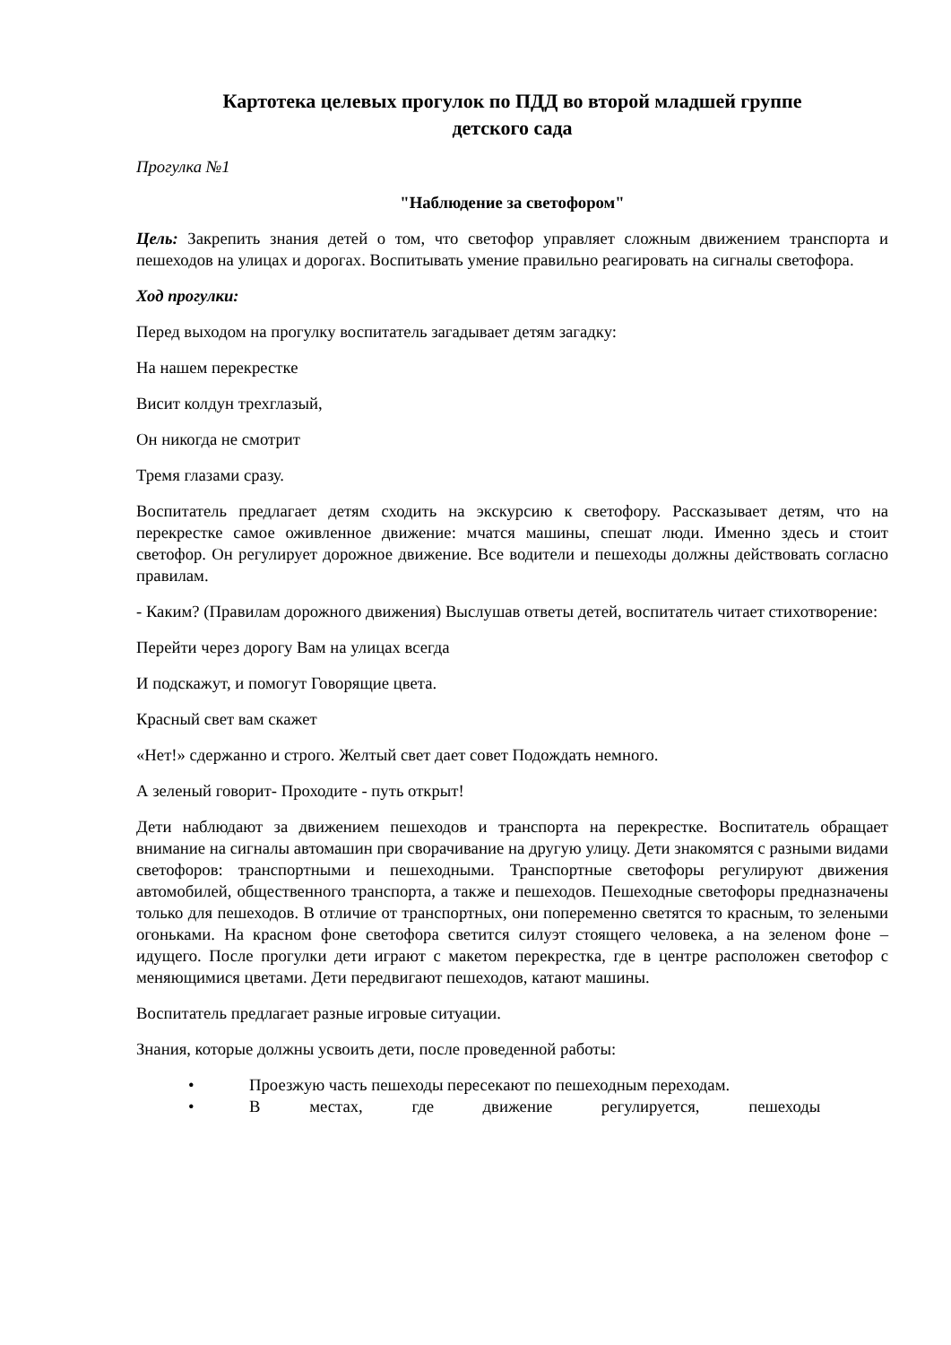Картотека целевых прогулок по ПДД во второй младшей группе
детского сада
Прогулка №1
"Наблюдение за светофором"
Цель: Закрепить знания детей о том, что светофор управляет сложным движением транспорта и пешеходов на улицах и дорогах. Воспитывать умение правильно реагировать на сигналы светофора.
Ход прогулки:
Перед выходом на прогулку воспитатель загадывает детям загадку:
На нашем перекрестке
Висит колдун трехглазый,
Он никогда не смотрит
Тремя глазами сразу.
Воспитатель предлагает детям сходить на экскурсию к светофору. Рассказывает детям, что на перекрестке самое оживленное движение: мчатся машины, спешат люди. Именно здесь и стоит светофор. Он регулирует дорожное движение. Все водители и пешеходы должны действовать согласно правилам.
- Каким? (Правилам дорожного движения) Выслушав ответы детей, воспитатель читает стихотворение:
Перейти через дорогу Вам на улицах всегда
И подскажут, и помогут Говорящие цвета.
Красный свет вам скажет
«Нет!» сдержанно и строго. Желтый свет дает совет Подождать немного.
А зеленый говорит- Проходите - путь открыт!
Дети наблюдают за движением пешеходов и транспорта на перекрестке. Воспитатель обращает внимание на сигналы автомашин при сворачивание на другую улицу. Дети знакомятся с разными видами светофоров: транспортными и пешеходными. Транспортные светофоры регулируют движения автомобилей, общественного транспорта, а также и пешеходов. Пешеходные светофоры предназначены только для пешеходов. В отличие от транспортных, они попеременно светятся то красным, то зелеными огоньками. На красном фоне светофора светится силуэт стоящего человека, а на зеленом фоне – идущего. После прогулки дети играют с макетом перекрестка, где в центре расположен светофор с меняющимися цветами. Дети передвигают пешеходов, катают машины.
Воспитатель предлагает разные игровые ситуации.
Знания, которые должны усвоить дети, после проведенной работы:
• Проезжую часть пешеходы пересекают по пешеходным переходам.
• В местах, где движение регулируется, пешеходы